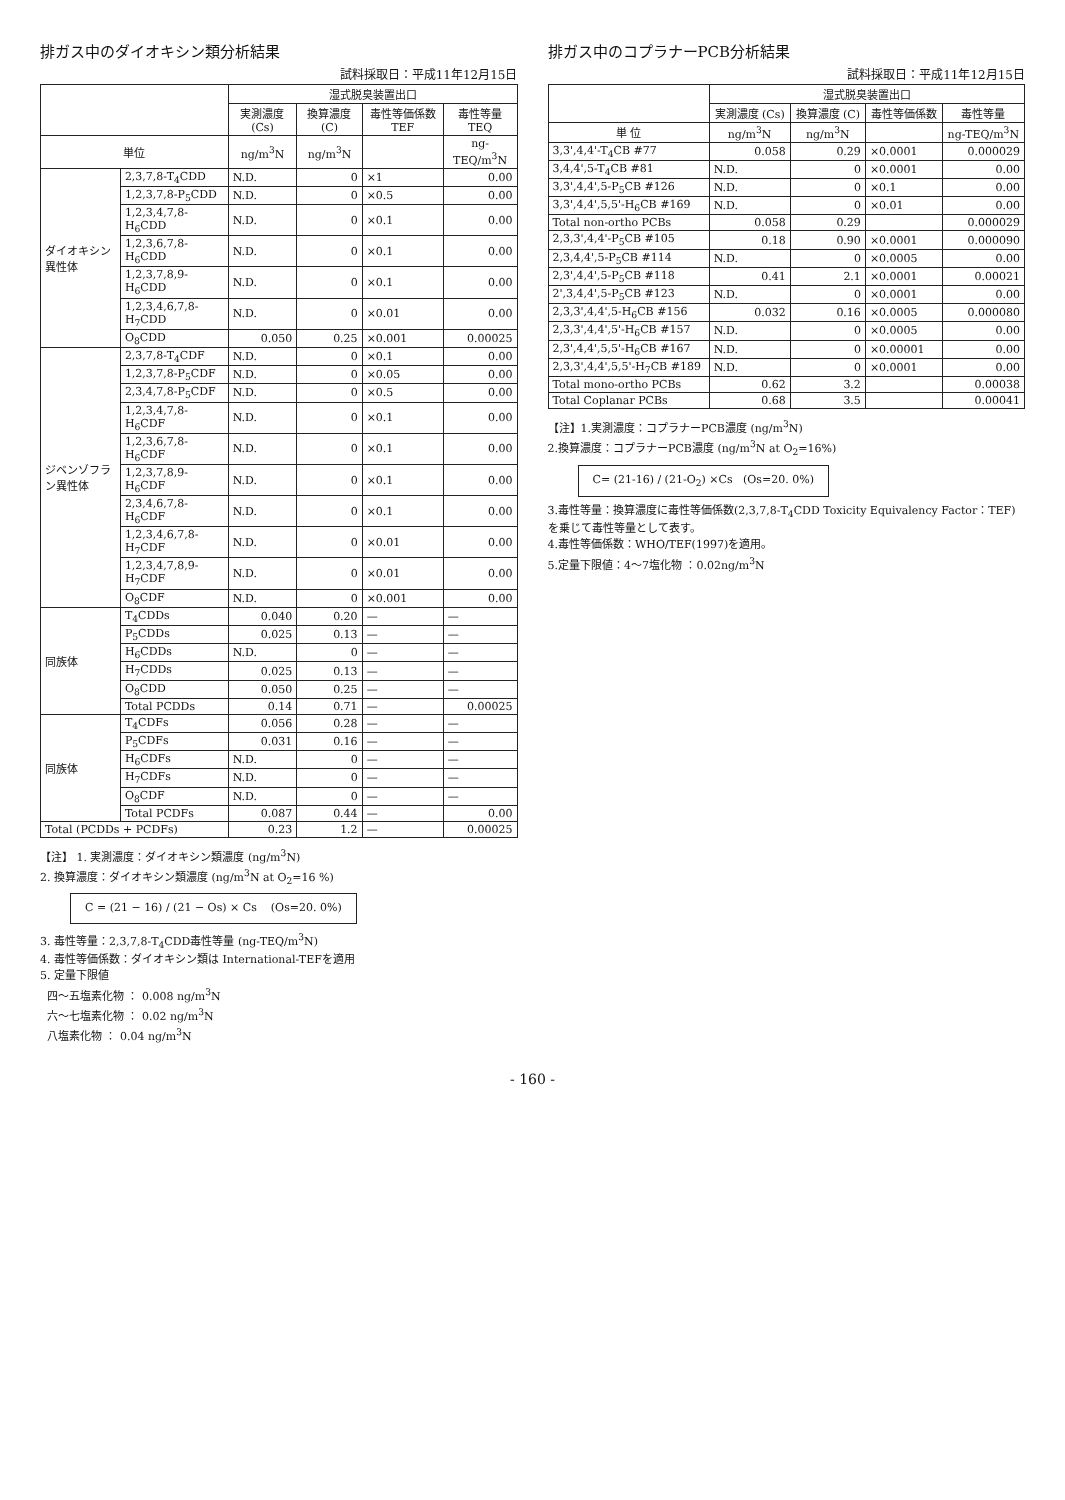排ガス中のダイオキシン類分析結果
試料採取日：平成11年12月15日
| | | 湿式脱臭装置出口 | | | |
| --- | --- | --- | --- | --- | --- |
| | | 実測濃度 (Cs) | 換算濃度 (C) | 毒性等価係数 TEF | 毒性等量 TEQ |
| 単位 | | ng/m<sup>3</sup>N | ng/m<sup>3</sup>N | | ng-TEQ/m<sup>3</sup>N |
| ダイオキシン異性体 | 2,3,7,8-T<sub>4</sub>CDD | N.D. | 0 | ×1 | 0.00 |
| | 1,2,3,7,8-P<sub>5</sub>CDD | N.D. | 0 | ×0.5 | 0.00 |
| | 1,2,3,4,7,8-H<sub>6</sub>CDD | N.D. | 0 | ×0.1 | 0.00 |
| | 1,2,3,6,7,8-H<sub>6</sub>CDD | N.D. | 0 | ×0.1 | 0.00 |
| | 1,2,3,7,8,9-H<sub>6</sub>CDD | N.D. | 0 | ×0.1 | 0.00 |
| | 1,2,3,4,6,7,8-H<sub>7</sub>CDD | N.D. | 0 | ×0.01 | 0.00 |
| | O<sub>8</sub>CDD | 0.050 | 0.25 | ×0.001 | 0.00025 |
| ジベンゾフラン異性体 | 2,3,7,8-T<sub>4</sub>CDF | N.D. | 0 | ×0.1 | 0.00 |
| | 1,2,3,7,8-P<sub>5</sub>CDF | N.D. | 0 | ×0.05 | 0.00 |
| | 2,3,4,7,8-P<sub>5</sub>CDF | N.D. | 0 | ×0.5 | 0.00 |
| | 1,2,3,4,7,8-H<sub>6</sub>CDF | N.D. | 0 | ×0.1 | 0.00 |
| | 1,2,3,6,7,8-H<sub>6</sub>CDF | N.D. | 0 | ×0.1 | 0.00 |
| | 1,2,3,7,8,9-H<sub>6</sub>CDF | N.D. | 0 | ×0.1 | 0.00 |
| | 2,3,4,6,7,8-H<sub>6</sub>CDF | N.D. | 0 | ×0.1 | 0.00 |
| | 1,2,3,4,6,7,8-H<sub>7</sub>CDF | N.D. | 0 | ×0.01 | 0.00 |
| | 1,2,3,4,7,8,9-H<sub>7</sub>CDF | N.D. | 0 | ×0.01 | 0.00 |
| | O<sub>8</sub>CDF | N.D. | 0 | ×0.001 | 0.00 |
| 同族体 | T<sub>4</sub>CDDs | 0.040 | 0.20 | — | — |
| | P<sub>5</sub>CDDs | 0.025 | 0.13 | — | — |
| | H<sub>6</sub>CDDs | N.D. | 0 | — | — |
| | H<sub>7</sub>CDDs | 0.025 | 0.13 | — | — |
| | O<sub>8</sub>CDD | 0.050 | 0.25 | — | — |
| | Total PCDDs | 0.14 | 0.71 | — | 0.00025 |
| 同族体 | T<sub>4</sub>CDFs | 0.056 | 0.28 | — | — |
| | P<sub>5</sub>CDFs | 0.031 | 0.16 | — | — |
| | H<sub>6</sub>CDFs | N.D. | 0 | — | — |
| | H<sub>7</sub>CDFs | N.D. | 0 | — | — |
| | O<sub>8</sub>CDF | N.D. | 0 | — | — |
| | Total PCDFs | 0.087 | 0.44 | — | 0.00 |
| Total (PCDDs + PCDFs) | | 0.23 | 1.2 | — | 0.00025 |
【注】 1. 実測濃度：ダイオキシン類濃度 (ng/m<sup>3</sup>N)
2. 換算濃度：ダイオキシン類濃度 (ng/m<sup>3</sup>N at O<sub>2</sub>=16 %)
C = (21 − 16) / (21 − Os) × Cs (Os=20. 0%)
3. 毒性等量：2,3,7,8-T<sub>4</sub>CDD毒性等量 (ng-TEQ/m<sup>3</sup>N)
4. 毒性等価係数：ダイオキシン類は International-TEFを適用
5. 定量下限値
四〜五塩素化物 ： 0.008 ng/m<sup>3</sup>N
六〜七塩素化物 ： 0.02 ng/m<sup>3</sup>N
八塩素化物 ： 0.04 ng/m<sup>3</sup>N
排ガス中のコプラナーPCB分析結果
試料採取日：平成11年12月15日
| | 湿式脱臭装置出口 | | | |
| --- | --- | --- | --- | --- |
| | 実測濃度 (Cs) | 換算濃度 (C) | 毒性等価係数 | 毒性等量 |
| 単 位 | ng/m<sup>3</sup>N | ng/m<sup>3</sup>N | | ng-TEQ/m<sup>3</sup>N |
| 3,3',4,4'-T<sub>4</sub>CB #77 | 0.058 | 0.29 | ×0.0001 | 0.000029 |
| 3,4,4',5-T<sub>4</sub>CB #81 | N.D. | 0 | ×0.0001 | 0.00 |
| 3,3',4,4',5-P<sub>5</sub>CB #126 | N.D. | 0 | ×0.1 | 0.00 |
| 3,3',4,4',5,5'-H<sub>6</sub>CB #169 | N.D. | 0 | ×0.01 | 0.00 |
| Total non-ortho PCBs | 0.058 | 0.29 | | 0.000029 |
| 2,3,3',4,4'-P<sub>5</sub>CB #105 | 0.18 | 0.90 | ×0.0001 | 0.000090 |
| 2,3,4,4',5-P<sub>5</sub>CB #114 | N.D. | 0 | ×0.0005 | 0.00 |
| 2,3',4,4',5-P<sub>5</sub>CB #118 | 0.41 | 2.1 | ×0.0001 | 0.00021 |
| 2',3,4,4',5-P<sub>5</sub>CB #123 | N.D. | 0 | ×0.0001 | 0.00 |
| 2,3,3',4,4',5-H<sub>6</sub>CB #156 | 0.032 | 0.16 | ×0.0005 | 0.000080 |
| 2,3,3',4,4',5'-H<sub>6</sub>CB #157 | N.D. | 0 | ×0.0005 | 0.00 |
| 2,3',4,4',5,5'-H<sub>6</sub>CB #167 | N.D. | 0 | ×0.00001 | 0.00 |
| 2,3,3',4,4',5,5'-H<sub>7</sub>CB #189 | N.D. | 0 | ×0.0001 | 0.00 |
| Total mono-ortho PCBs | 0.62 | 3.2 | | 0.00038 |
| Total Coplanar PCBs | 0.68 | 3.5 | | 0.00041 |
【注】1.実測濃度：コプラナーPCB濃度 (ng/m<sup>3</sup>N)
2.換算濃度：コプラナーPCB濃度 (ng/m<sup>3</sup>N at O<sub>2</sub>=16%)
C= (21-16) / (21-O<sub>2</sub>) ×Cs (Os=20. 0%)
3.毒性等量：換算濃度に毒性等価係数(2,3,7,8-T<sub>4</sub>CDD Toxicity Equivalency Factor：TEF)を乗じて毒性等量として表す。
4.毒性等価係数：WHO/TEF(1997)を適用。
5.定量下限値：4〜7塩化物 ：0.02ng/m<sup>3</sup>N
- 160 -